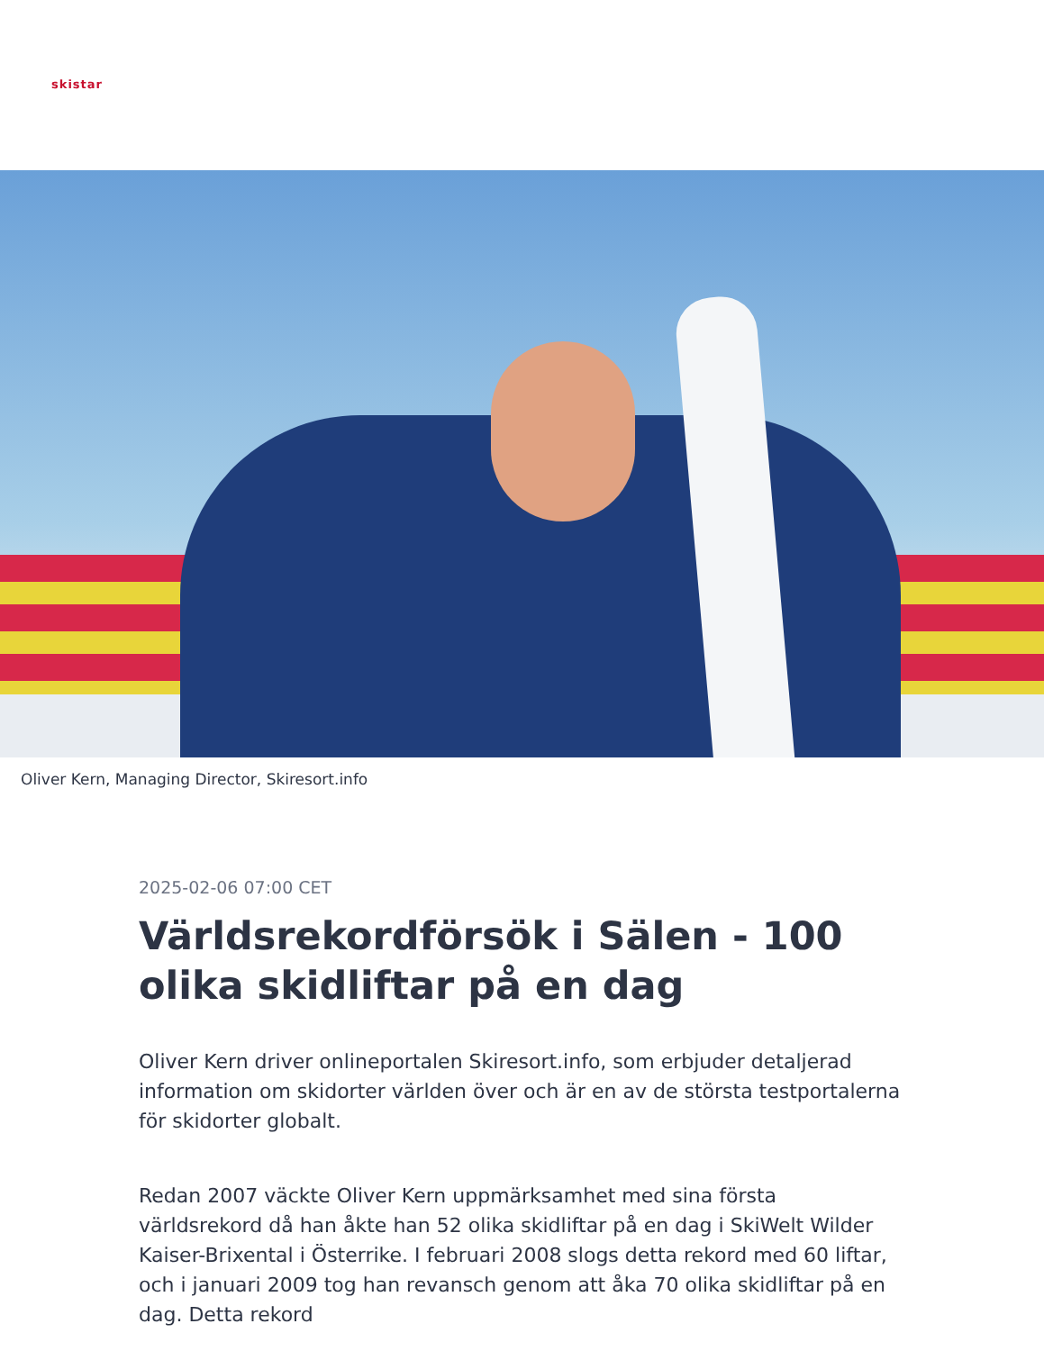skistar
Oliver Kern, Managing Director, Skiresort.info
2025-02-06 07:00 CET
Världsrekordförsök i Sälen - 100 olika skidliftar på en dag
Oliver Kern driver onlineportalen Skiresort.info, som erbjuder detaljerad information om skidorter världen över och är en av de största testportalerna för skidorter globalt.
Redan 2007 väckte Oliver Kern uppmärksamhet med sina första världsrekord då han åkte han 52 olika skidliftar på en dag i SkiWelt Wilder Kaiser-Brixental i Österrike. I februari 2008 slogs detta rekord med 60 liftar, och i januari 2009 tog han revansch genom att åka 70 olika skidliftar på en dag. Detta rekord